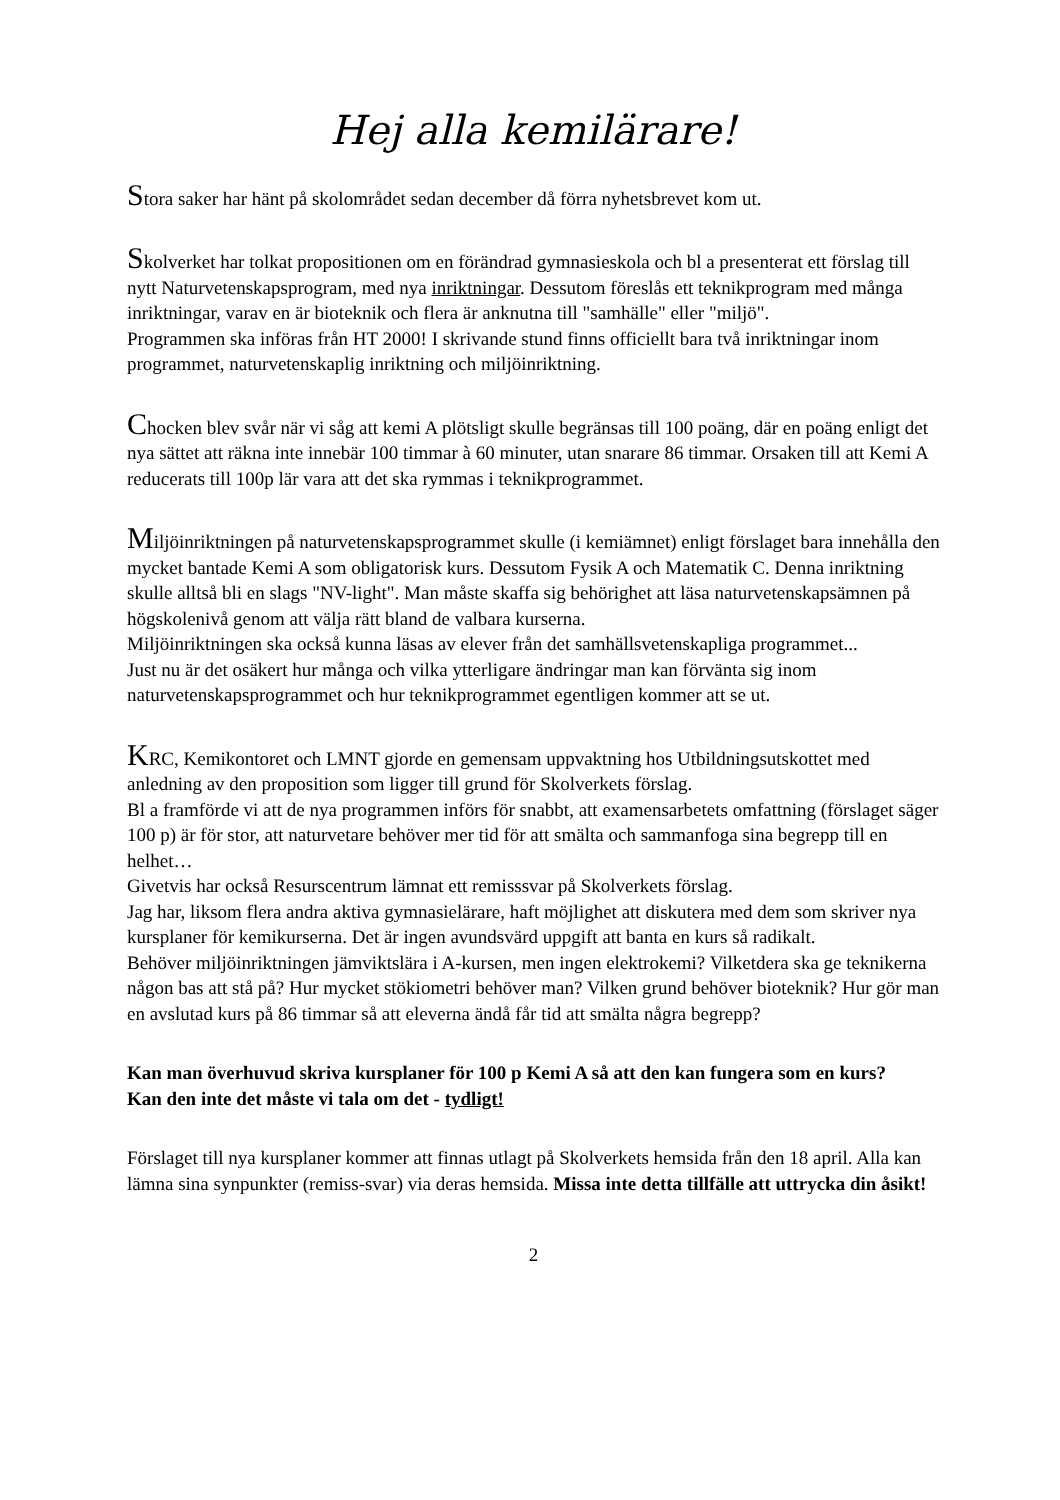Hej alla kemilärare!
Stora saker har hänt på skolområdet sedan december då förra nyhetsbrevet kom ut.
Skolverket har tolkat propositionen om en förändrad gymnasieskola och bl a presenterat ett förslag till nytt Naturvetenskapsprogram, med nya inriktningar. Dessutom föreslås ett teknikprogram med många inriktningar, varav en är bioteknik och flera är anknutna till "samhälle" eller "miljö".
Programmen ska införas från HT 2000! I skrivande stund finns officiellt bara två inriktningar inom programmet, naturvetenskaplig inriktning och miljöinriktning.
Chocken blev svår när vi såg att kemi A plötsligt skulle begränsas till 100 poäng, där en poäng enligt det nya sättet att räkna inte innebär 100 timmar à 60 minuter, utan snarare 86 timmar. Orsaken till att Kemi A reducerats till 100p lär vara att det ska rymmas i teknikprogrammet.
Miljöinriktningen på naturvetenskapsprogrammet skulle (i kemiämnet) enligt förslaget bara innehålla den mycket bantade Kemi A som obligatorisk kurs. Dessutom Fysik A och Matematik C. Denna inriktning skulle alltså bli en slags "NV-light". Man måste skaffa sig behörighet att läsa naturvetenskapsämnen på högskolenivå genom att välja rätt bland de valbara kurserna.
Miljöinriktningen ska också kunna läsas av elever från det samhällsvetenskapliga programmet...
Just nu är det osäkert hur många och vilka ytterligare ändringar man kan förvänta sig inom naturvetenskapsprogrammet och hur teknikprogrammet egentligen kommer att se ut.
KRC, Kemikontoret och LMNT gjorde en gemensam uppvaktning hos Utbildningsutskottet med anledning av den proposition som ligger till grund för Skolverkets förslag.
Bl a framförde vi att de nya programmen införs för snabbt, att examensarbetets omfattning (förslaget säger 100 p) är för stor, att naturvetare behöver mer tid för att smälta och sammanfoga sina begrepp till en helhet…
Givetvis har också Resurscentrum lämnat ett remisssvar på Skolverkets förslag.
Jag har, liksom flera andra aktiva gymnasielärare, haft möjlighet att diskutera med dem som skriver nya kursplaner för kemikurserna. Det är ingen avundsvärd uppgift att banta en kurs så radikalt.
Behöver miljöinriktningen jämviktslära i A-kursen, men ingen elektrokemi? Vilketdera ska ge teknikerna någon bas att stå på? Hur mycket stökiometri behöver man? Vilken grund behöver bioteknik? Hur gör man en avslutad kurs på 86 timmar så att eleverna ändå får tid att smälta några begrepp?
Kan man överhuvud skriva kursplaner för 100 p Kemi A så att den kan fungera som en kurs?
Kan den inte det måste vi tala om det - tydligt!
Förslaget till nya kursplaner kommer att finnas utlagt på Skolverkets hemsida från den 18 april. Alla kan lämna sina synpunkter (remiss-svar) via deras hemsida. Missa inte detta tillfälle att uttrycka din åsikt!
2